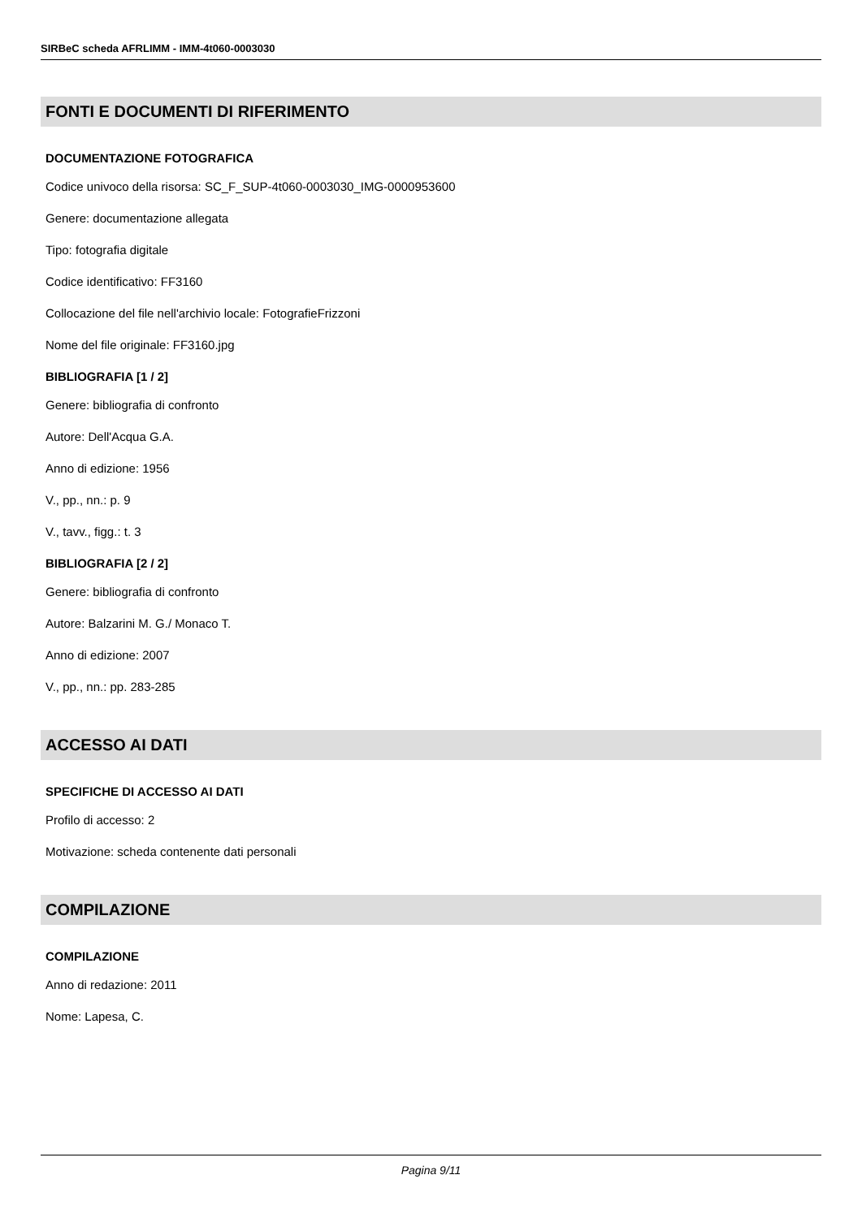SIRBeC scheda AFRLIMM - IMM-4t060-0003030
FONTI E DOCUMENTI DI RIFERIMENTO
DOCUMENTAZIONE FOTOGRAFICA
Codice univoco della risorsa: SC_F_SUP-4t060-0003030_IMG-0000953600
Genere: documentazione allegata
Tipo: fotografia digitale
Codice identificativo: FF3160
Collocazione del file nell'archivio locale: FotografieFrizzoni
Nome del file originale: FF3160.jpg
BIBLIOGRAFIA [1 / 2]
Genere: bibliografia di confronto
Autore: Dell'Acqua G.A.
Anno di edizione: 1956
V., pp., nn.: p. 9
V., tavv., figg.: t. 3
BIBLIOGRAFIA [2 / 2]
Genere: bibliografia di confronto
Autore: Balzarini M. G./ Monaco T.
Anno di edizione: 2007
V., pp., nn.: pp. 283-285
ACCESSO AI DATI
SPECIFICHE DI ACCESSO AI DATI
Profilo di accesso: 2
Motivazione: scheda contenente dati personali
COMPILAZIONE
COMPILAZIONE
Anno di redazione: 2011
Nome: Lapesa, C.
Pagina 9/11